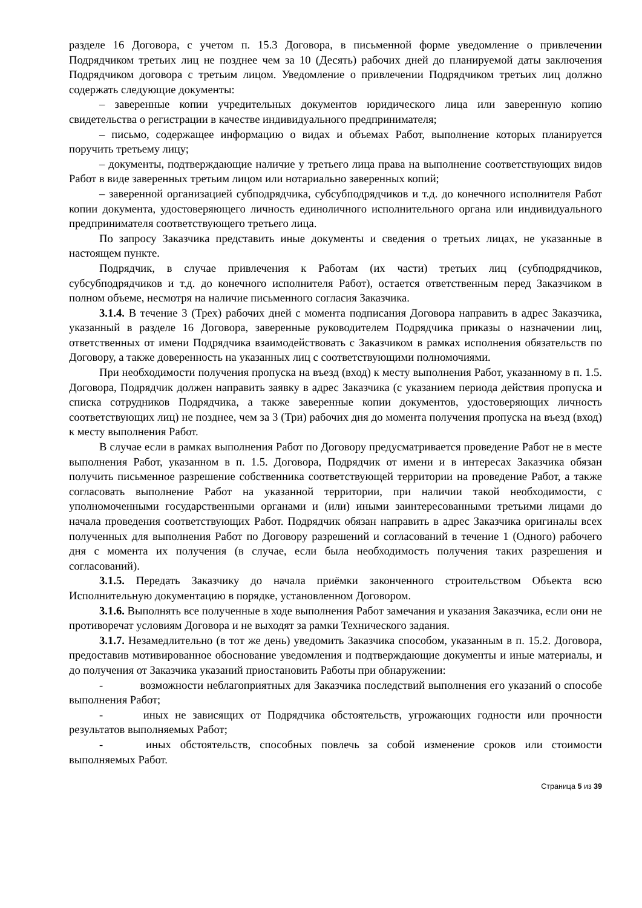разделе 16 Договора, с учетом п. 15.3 Договора, в письменной форме уведомление о привлечении Подрядчиком третьих лиц не позднее чем за 10 (Десять) рабочих дней до планируемой даты заключения Подрядчиком договора с третьим лицом. Уведомление о привлечении Подрядчиком третьих лиц должно содержать следующие документы:
– заверенные копии учредительных документов юридического лица или заверенную копию свидетельства о регистрации в качестве индивидуального предпринимателя;
– письмо, содержащее информацию о видах и объемах Работ, выполнение которых планируется поручить третьему лицу;
– документы, подтверждающие наличие у третьего лица права на выполнение соответствующих видов Работ в виде заверенных третьим лицом или нотариально заверенных копий;
– заверенной организацией субподрядчика, субсубподрядчиков и т.д. до конечного исполнителя Работ копии документа, удостоверяющего личность единоличного исполнительного органа или индивидуального предпринимателя соответствующего третьего лица.
По запросу Заказчика представить иные документы и сведения о третьих лицах, не указанные в настоящем пункте.
Подрядчик, в случае привлечения к Работам (их части) третьих лиц (субподрядчиков, субсубподрядчиков и т.д. до конечного исполнителя Работ), остается ответственным перед Заказчиком в полном объеме, несмотря на наличие письменного согласия Заказчика.
3.1.4. В течение 3 (Трех) рабочих дней с момента подписания Договора направить в адрес Заказчика, указанный в разделе 16 Договора, заверенные руководителем Подрядчика приказы о назначении лиц, ответственных от имени Подрядчика взаимодействовать с Заказчиком в рамках исполнения обязательств по Договору, а также доверенность на указанных лиц с соответствующими полномочиями.
При необходимости получения пропуска на въезд (вход) к месту выполнения Работ, указанному в п. 1.5. Договора, Подрядчик должен направить заявку в адрес Заказчика (с указанием периода действия пропуска и списка сотрудников Подрядчика, а также заверенные копии документов, удостоверяющих личность соответствующих лиц) не позднее, чем за 3 (Три) рабочих дня до момента получения пропуска на въезд (вход) к месту выполнения Работ.
В случае если в рамках выполнения Работ по Договору предусматривается проведение Работ не в месте выполнения Работ, указанном в п. 1.5. Договора, Подрядчик от имени и в интересах Заказчика обязан получить письменное разрешение собственника соответствующей территории на проведение Работ, а также согласовать выполнение Работ на указанной территории, при наличии такой необходимости, с уполномоченными государственными органами и (или) иными заинтересованными третьими лицами до начала проведения соответствующих Работ. Подрядчик обязан направить в адрес Заказчика оригиналы всех полученных для выполнения Работ по Договору разрешений и согласований в течение 1 (Одного) рабочего дня с момента их получения (в случае, если была необходимость получения таких разрешения и согласований).
3.1.5. Передать Заказчику до начала приёмки законченного строительством Объекта всю Исполнительную документацию в порядке, установленном Договором.
3.1.6. Выполнять все полученные в ходе выполнения Работ замечания и указания Заказчика, если они не противоречат условиям Договора и не выходят за рамки Технического задания.
3.1.7. Незамедлительно (в тот же день) уведомить Заказчика способом, указанным в п. 15.2. Договора, предоставив мотивированное обоснование уведомления и подтверждающие документы и иные материалы, и до получения от Заказчика указаний приостановить Работы при обнаружении:
- возможности неблагоприятных для Заказчика последствий выполнения его указаний о способе выполнения Работ;
- иных не зависящих от Подрядчика обстоятельств, угрожающих годности или прочности результатов выполняемых Работ;
- иных обстоятельств, способных повлечь за собой изменение сроков или стоимости выполняемых Работ.
Страница 5 из 39